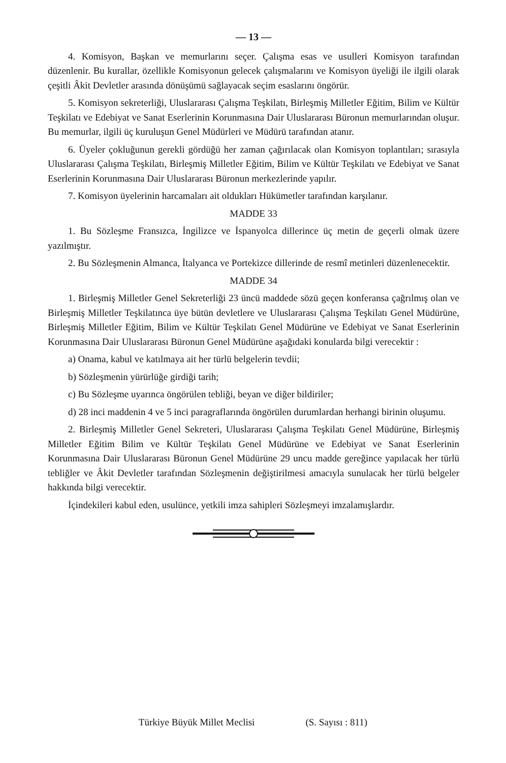— 13 —
4. Komisyon, Başkan ve memurlarını seçer. Çalışma esas ve usulleri Komisyon tarafından düzenlenir. Bu kurallar, özellikle Komisyonun gelecek çalışmalarını ve Komisyon üyeliği ile ilgili olarak çeşitli Âkit Devletler arasında dönüşümü sağlayacak seçim esaslarını öngörür.
5. Komisyon sekreterliği, Uluslararası Çalışma Teşkilatı, Birleşmiş Milletler Eğitim, Bilim ve Kültür Teşkilatı ve Edebiyat ve Sanat Eserlerinin Korunmasına Dair Uluslararası Büronun memurlarından oluşur. Bu memurlar, ilgili üç kuruluşun Genel Müdürleri ve Müdürü tarafından atanır.
6. Üyeler çokluğunun gerekli gördüğü her zaman çağırılacak olan Komisyon toplantıları; sırasıyla Uluslararası Çalışma Teşkilatı, Birleşmiş Milletler Eğitim, Bilim ve Kültür Teşkilatı ve Edebiyat ve Sanat Eserlerinin Korunmasına Dair Uluslararası Büronun merkezlerinde yapılır.
7. Komisyon üyelerinin harcamaları ait oldukları Hükümetler tarafından karşılanır.
MADDE 33
1. Bu Sözleşme Fransızca, İngilizce ve İspanyolca dillerince üç metin de geçerli olmak üzere yazılmıştır.
2. Bu Sözleşmenin Almanca, İtalyanca ve Portekizce dillerinde de resmî metinleri düzenlenecektir.
MADDE 34
1. Birleşmiş Milletler Genel Sekreterliği 23 üncü maddede sözü geçen konferansa çağrılmış olan ve Birleşmiş Milletler Teşkilatınca üye bütün devletlere ve Uluslararası Çalışma Teşkilatı Genel Müdürüne, Birleşmiş Milletler Eğitim, Bilim ve Kültür Teşkilatı Genel Müdürüne ve Edebiyat ve Sanat Eserlerinin Korunmasına Dair Uluslararası Büronun Genel Müdürüne aşağıdaki konularda bilgi verecektir :
a) Onama, kabul ve katılmaya ait her türlü belgelerin tevdii;
b) Sözleşmenin yürürlüğe girdiği tarih;
c) Bu Sözleşme uyarınca öngörülen tebliği, beyan ve diğer bildiriler;
d) 28 inci maddenin 4 ve 5 inci paragraflarında öngörülen durumlardan herhangi birinin oluşumu.
2. Birleşmiş Milletler Genel Sekreteri, Uluslararası Çalışma Teşkilatı Genel Müdürüne, Birleşmiş Milletler Eğitim Bilim ve Kültür Teşkilatı Genel Müdürüne ve Edebiyat ve Sanat Eserlerinin Korunmasına Dair Uluslararası Büronun Genel Müdürüne 29 uncu madde gereğince yapılacak her türlü tebliğler ve Âkit Devletler tarafından Sözleşmenin değiştirilmesi amacıyla sunulacak her türlü belgeler hakkında bilgi verecektir.
İçindekileri kabul eden, usulünce, yetkili imza sahipleri Sözleşmeyi imzalamışlardır.
Türkiye Büyük Millet Meclisi (S. Sayısı : 811)